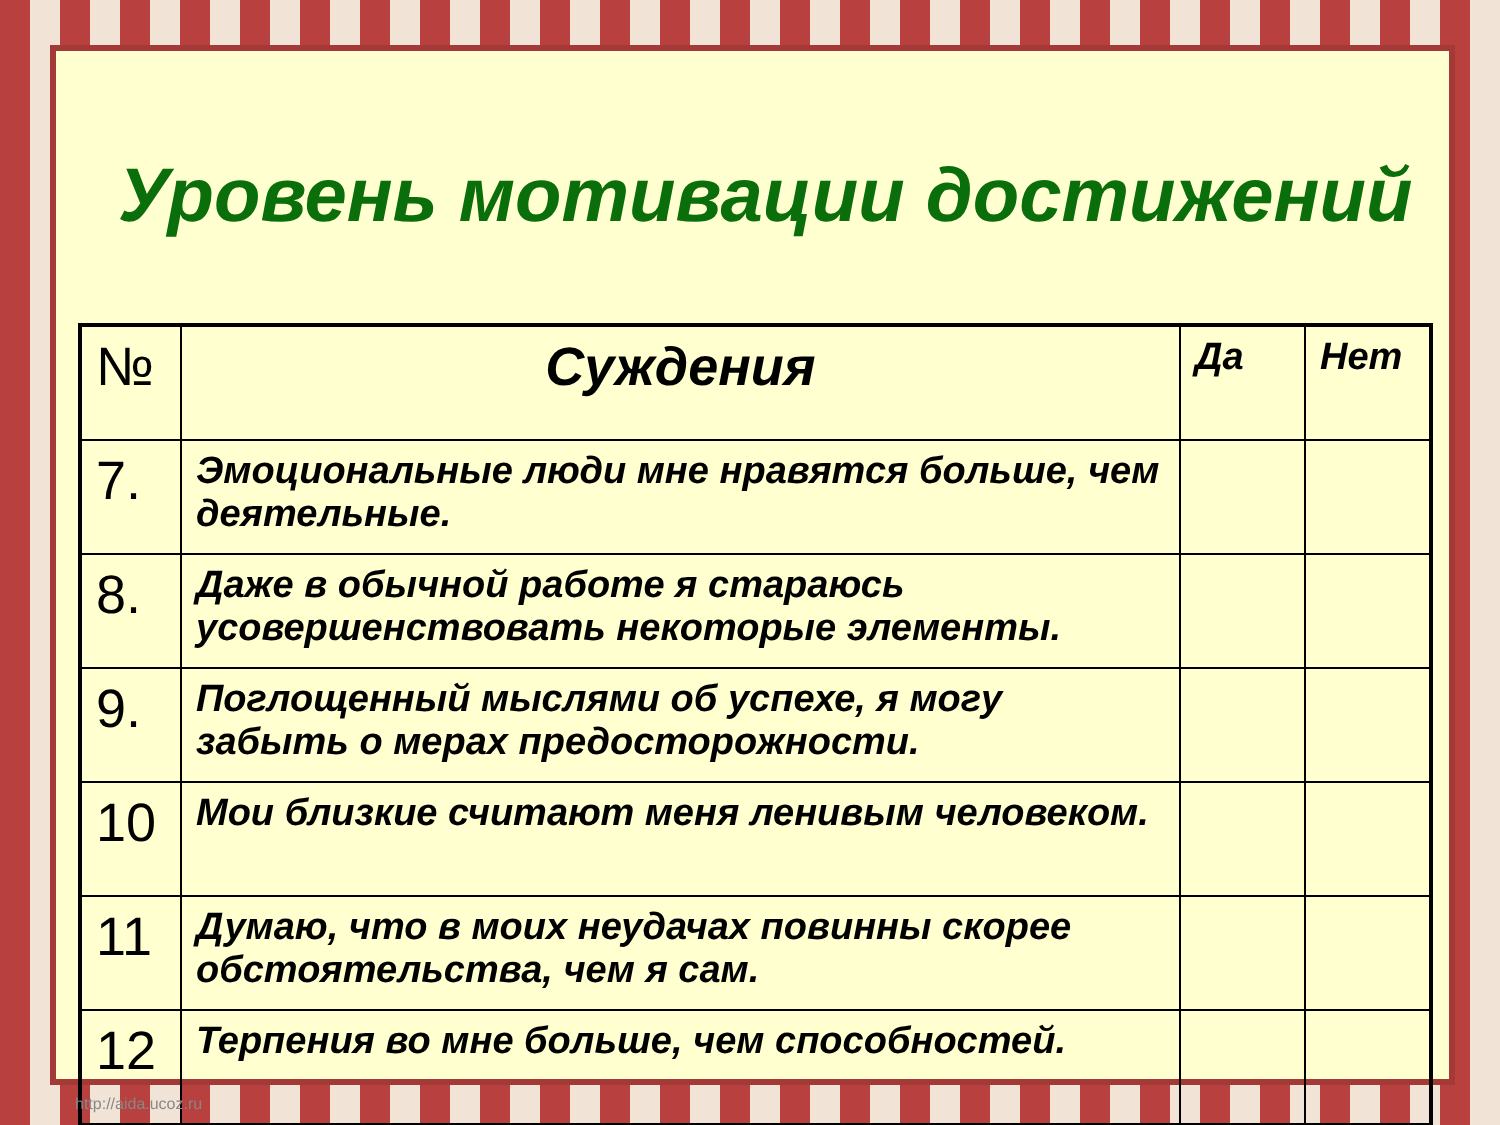Уровень мотивации достижений
| № | Суждения | Да | Нет |
| --- | --- | --- | --- |
| 7. | Эмоциональные люди мне нравятся больше, чем деятельные. | | |
| 8. | Даже в обычной работе я стараюсь усовершенствовать некоторые элементы. | | |
| 9. | Поглощенный мыслями об успехе, я могу забыть о мерах предосторожности. | | |
| 10 | Мои близкие считают меня ленивым человеком. | | |
| 11 | Думаю, что в моих неудачах повинны скорее обстоятельства, чем я сам. | | |
| 12 | Терпения во мне больше, чем способностей. | | |
http://aida.ucoz.ru